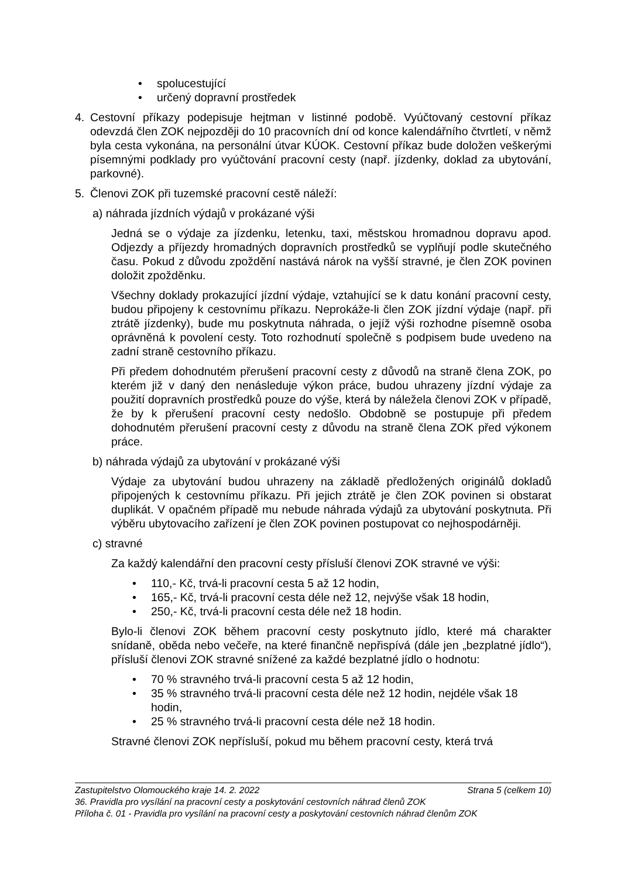• spolucestující
• určený dopravní prostředek
4. Cestovní příkazy podepisuje hejtman v listinné podobě. Vyúčtovaný cestovní příkaz odevzdá člen ZOK nejpozději do 10 pracovních dní od konce kalendářního čtvrtletí, v němž byla cesta vykonána, na personální útvar KÚOK. Cestovní příkaz bude doložen veškerými písemnými podklady pro vyúčtování pracovní cesty (např. jízdenky, doklad za ubytování, parkovné).
5. Členovi ZOK při tuzemské pracovní cestě náleží:
a) náhrada jízdních výdajů v prokázané výši
Jedná se o výdaje za jízdenku, letenku, taxi, městskou hromadnou dopravu apod. Odjezdy a příjezdy hromadných dopravních prostředků se vyplňují podle skutečného času. Pokud z důvodu zpoždění nastává nárok na vyšší stravné, je člen ZOK povinen doložit zpožděnku.
Všechny doklady prokazující jízdní výdaje, vztahující se k datu konání pracovní cesty, budou připojeny k cestovnímu příkazu. Neprokáže-li člen ZOK jízdní výdaje (např. při ztrátě jízdenky), bude mu poskytnuta náhrada, o jejíž výši rozhodne písemně osoba oprávněná k povolení cesty. Toto rozhodnutí společně s podpisem bude uvedeno na zadní straně cestovního příkazu.
Při předem dohodnutém přerušení pracovní cesty z důvodů na straně člena ZOK, po kterém již v daný den nenásleduje výkon práce, budou uhrazeny jízdní výdaje za použití dopravních prostředků pouze do výše, která by náležela členovi ZOK v případě, že by k přerušení pracovní cesty nedošlo. Obdobně se postupuje při předem dohodnutém přerušení pracovní cesty z důvodu na straně člena ZOK před výkonem práce.
b) náhrada výdajů za ubytování v prokázané výši
Výdaje za ubytování budou uhrazeny na základě předložených originálů dokladů připojených k cestovnímu příkazu. Při jejich ztrátě je člen ZOK povinen si obstarat duplikát. V opačném případě mu nebude náhrada výdajů za ubytování poskytnuta. Při výběru ubytovacího zařízení je člen ZOK povinen postupovat co nejhospodárněji.
c) stravné
Za každý kalendářní den pracovní cesty přísluší členovi ZOK stravné ve výši:
• 110,- Kč, trvá-li pracovní cesta 5 až 12 hodin,
• 165,- Kč, trvá-li pracovní cesta déle než 12, nejvýše však 18 hodin,
• 250,- Kč, trvá-li pracovní cesta déle než 18 hodin.
Bylo-li členovi ZOK během pracovní cesty poskytnuto jídlo, které má charakter snídaně, oběda nebo večeře, na které finančně nepřispívá (dále jen „bezplatné jídlo“), přísluší členovi ZOK stravné snížené za každé bezplatné jídlo o hodnotu:
• 70 % stravného trvá-li pracovní cesta 5 až 12 hodin,
• 35 % stravného trvá-li pracovní cesta déle než 12 hodin, nejdéle však 18 hodin,
• 25 % stravného trvá-li pracovní cesta déle než 18 hodin.
Stravné členovi ZOK nepřísluší, pokud mu během pracovní cesty, která trvá
Zastupitelstvo Olomouckého kraje 14. 2. 2022 Strana 5 (celkem 10)
36. Pravidla pro vysílání na pracovní cesty a poskytování cestovních náhrad členů ZOK
Příloha č. 01 - Pravidla pro vysílání na pracovní cesty a poskytování cestovních náhrad členům ZOK